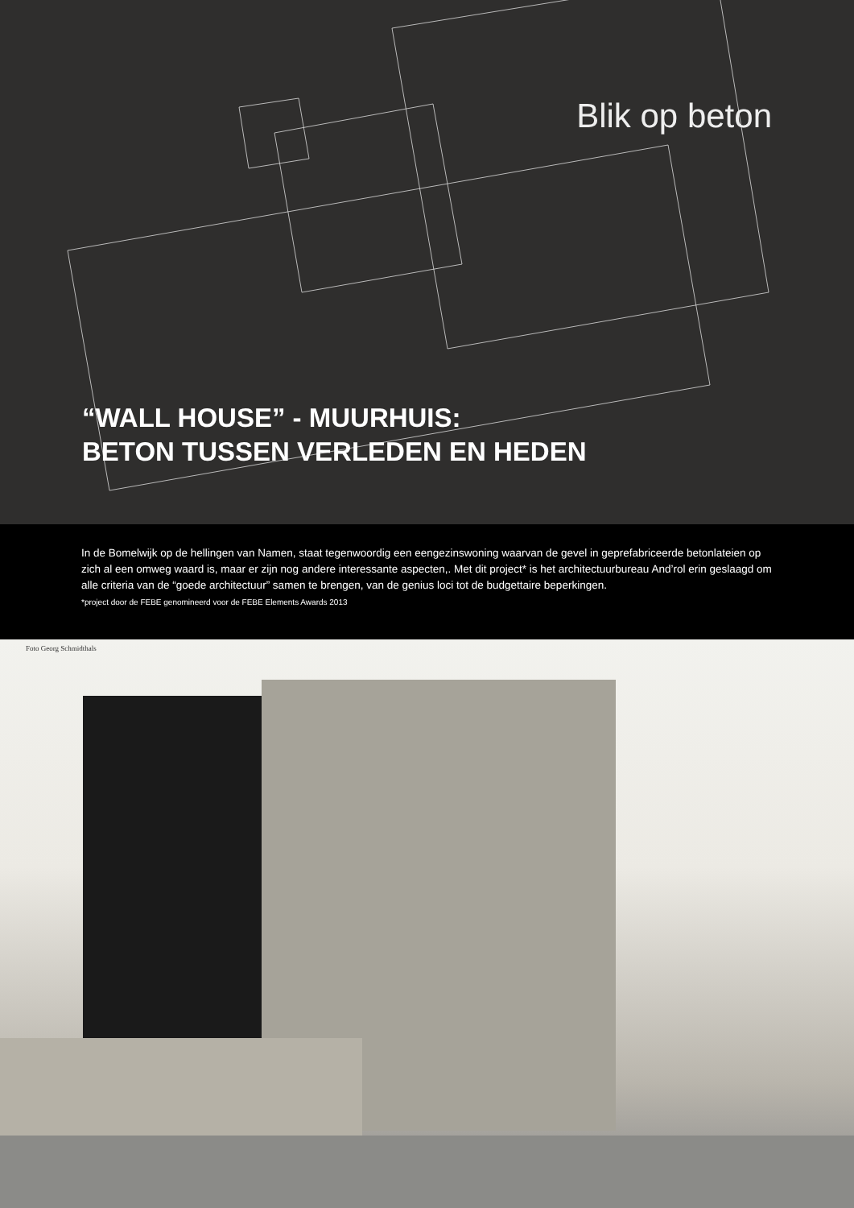Blik op beton
“WALL HOUSE” - MUURHUIS:
BETON TUSSEN VERLEDEN EN HEDEN
In de Bomelwijk op de hellingen van Namen, staat tegenwoordig een eengezinswoning waarvan de gevel in geprefabriceerde betonlateien op zich al een omweg waard is, maar er zijn nog andere interessante aspecten,. Met dit project* is het architectuurbureau And’rol erin geslaagd om alle criteria van de “goede architectuur” samen te brengen, van de genius loci tot de budgettaire beperkingen.
*project door de FEBE genomineerd voor de FEBE Elements Awards 2013
Foto Georg Schmidthals